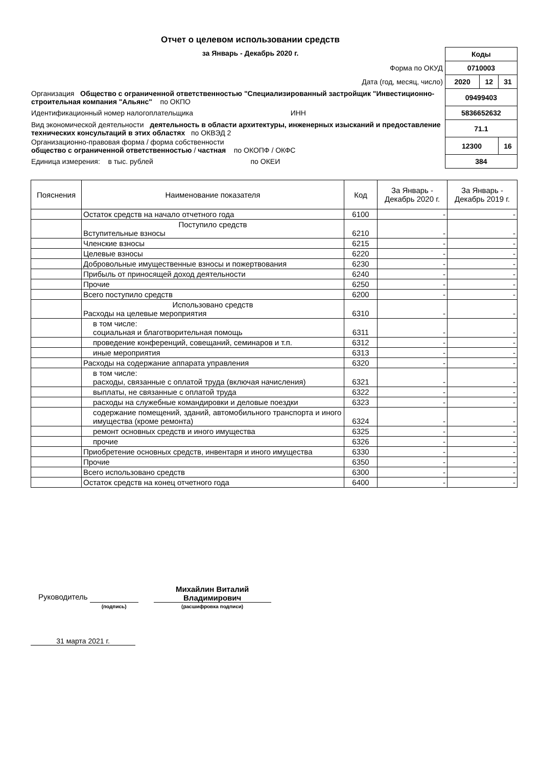Отчет о целевом использовании средств
за Январь - Декабрь 2020 г.
| | Коды | | |
| Форма по ОКУД | 0710003 | | |
| Дата (год, месяц, число) | 2020 | 12 | 31 |
| Организация Общество с ограниченной ответственностью "Специализированный застройщик "Инвестиционно-строительная компания "Альянс" по ОКПО | 09499403 | | |
| Идентификационный номер налогоплательщика ИНН | 5836652632 | | |
| Вид экономической деятельности деятельность в области архитектуры, инженерных изысканий и предоставление технических консультаций в этих областях по ОКВЭД 2 | 71.1 | | |
| Организационно-правовая форма / форма собственности общество с ограниченной ответственностью / частная по ОКОПФ / ОКФС | 12300 | | 16 |
| Единица измерения: в тыс. рублей по ОКЕИ | 384 | | |
| Пояснения | Наименование показателя | Код | За Январь - Декабрь 2020 г. | За Январь - Декабрь 2019 г. |
| --- | --- | --- | --- | --- |
| | Остаток средств на начало отчетного года | 6100 | - | - |
| | Поступило средств Вступительные взносы | 6210 | - | - |
| | Членские взносы | 6215 | - | - |
| | Целевые взносы | 6220 | - | - |
| | Добровольные имущественные взносы и пожертвования | 6230 | - | - |
| | Прибыль от приносящей доход деятельности | 6240 | - | - |
| | Прочие | 6250 | - | - |
| | Всего поступило средств | 6200 | - | - |
| | Использовано средств Расходы на целевые мероприятия | 6310 | - | - |
| | в том числе: социальная и благотворительная помощь | 6311 | - | - |
| | проведение конференций, совещаний, семинаров и т.п. | 6312 | - | - |
| | иные мероприятия | 6313 | - | - |
| | Расходы на содержание аппарата управления | 6320 | - | - |
| | в том числе: расходы, связанные с оплатой труда (включая начисления) | 6321 | - | - |
| | выплаты, не связанные с оплатой труда | 6322 | - | - |
| | расходы на служебные командировки и деловые поездки | 6323 | - | - |
| | содержание помещений, зданий, автомобильного транспорта и иного имущества (кроме ремонта) | 6324 | - | - |
| | ремонт основных средств и иного имущества | 6325 | - | - |
| | прочие | 6326 | - | - |
| | Приобретение основных средств, инвентаря и иного имущества | 6330 | - | - |
| | Прочие | 6350 | - | - |
| | Всего использовано средств | 6300 | - | - |
| | Остаток средств на конец отчетного года | 6400 | - | - |
Руководитель
(подпись)
Михайлин Виталий Владимирович
(расшифровка подписи)
31 марта 2021 г.